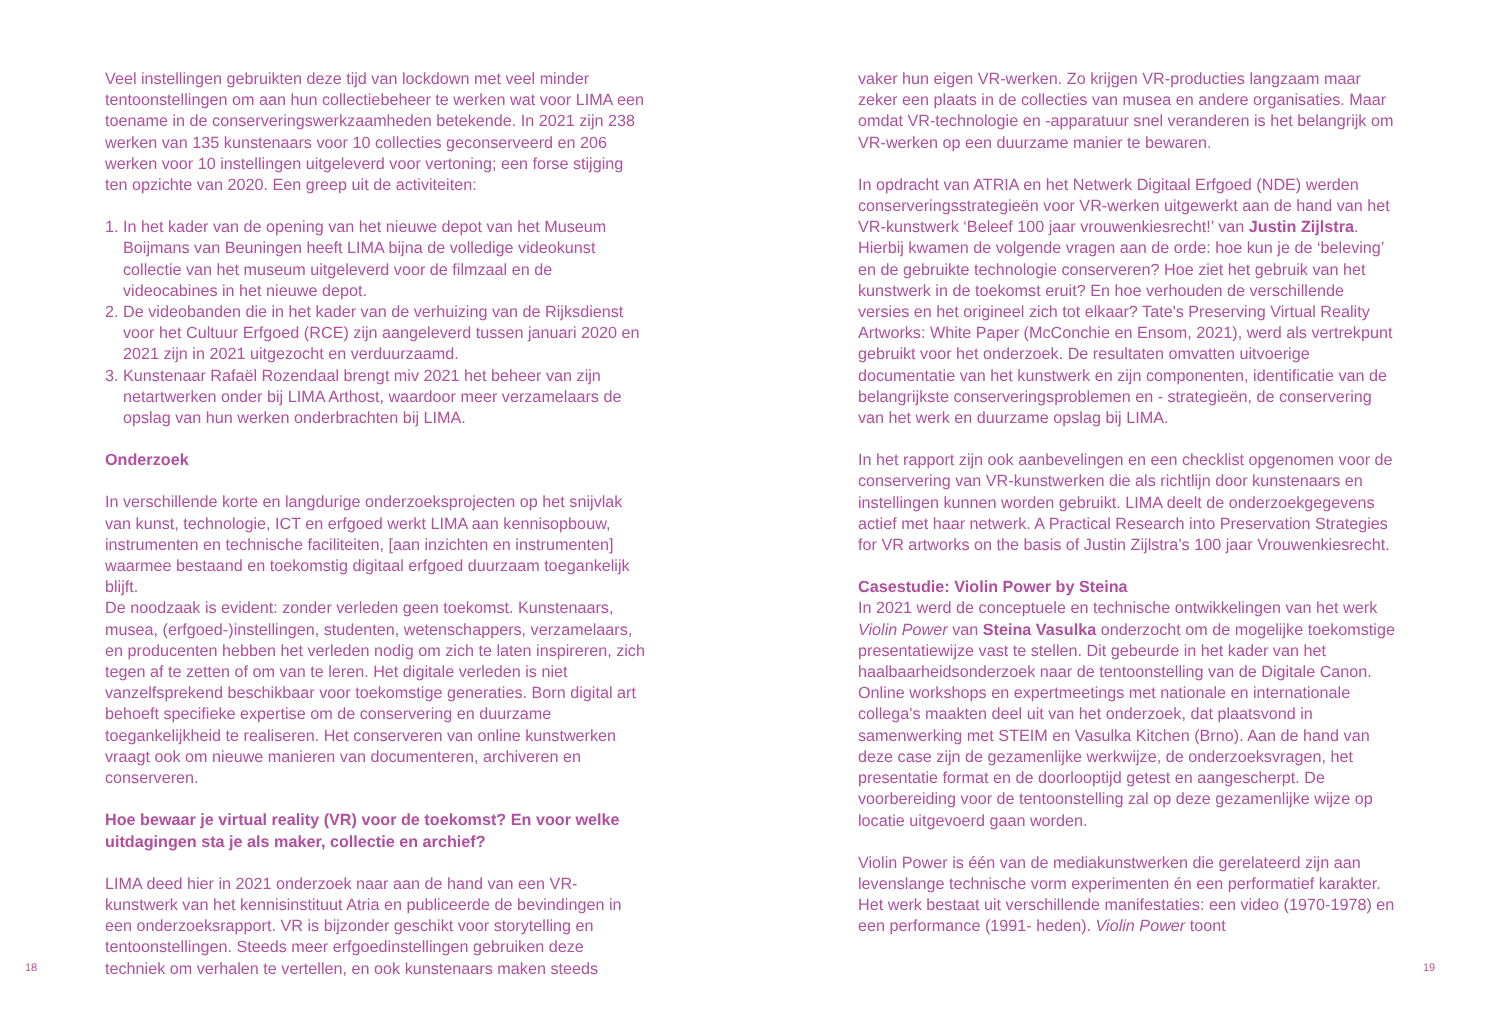18
Veel instellingen gebruikten deze tijd van lockdown met veel minder tentoonstellingen om aan hun collectiebeheer te werken wat voor LIMA een toename in de conserveringswerkzaamheden betekende. In 2021 zijn 238 werken van 135 kunstenaars voor 10 collecties geconserveerd en 206 werken voor 10 instellingen uitgeleverd voor vertoning; een forse stijging ten opzichte van 2020. Een greep uit de activiteiten:
1. In het kader van de opening van het nieuwe depot van het Museum Boijmans van Beuningen heeft LIMA bijna de volledige videokunst collectie van het museum uitgeleverd voor de filmzaal en de videocabines in het nieuwe depot.
2. De videobanden die in het kader van de verhuizing van de Rijksdienst voor het Cultuur Erfgoed (RCE) zijn aangeleverd tussen januari 2020 en 2021 zijn in 2021 uitgezocht en verduurzaamd.
3. Kunstenaar Rafaël Rozendaal brengt miv 2021 het beheer van zijn netartwerken onder bij LIMA Arthost, waardoor meer verzamelaars de opslag van hun werken onderbrachten bij LIMA.
Onderzoek
In verschillende korte en langdurige onderzoeksprojecten op het snijvlak van kunst, technologie, ICT en erfgoed werkt LIMA aan kennisopbouw, instrumenten en technische faciliteiten, [aan inzichten en instrumenten] waarmee bestaand en toekomstig digitaal erfgoed duurzaam toegankelijk blijft.
De noodzaak is evident: zonder verleden geen toekomst. Kunstenaars, musea, (erfgoed-)instellingen, studenten, wetenschappers, verzamelaars, en producenten hebben het verleden nodig om zich te laten inspireren, zich tegen af te zetten of om van te leren. Het digitale verleden is niet vanzelfsprekend beschikbaar voor toekomstige generaties. Born digital art behoeft specifieke expertise om de conservering en duurzame toegankelijkheid te realiseren. Het conserveren van online kunstwerken vraagt ook om nieuwe manieren van documenteren, archiveren en conserveren.
Hoe bewaar je virtual reality (VR) voor de toekomst? En voor welke uitdagingen sta je als maker, collectie en archief?
LIMA deed hier in 2021 onderzoek naar aan de hand van een VR-kunstwerk van het kennisinstituut Atria en publiceerde de bevindingen in een onderzoeksrapport. VR is bijzonder geschikt voor storytelling en tentoonstellingen. Steeds meer erfgoedinstellingen gebruiken deze techniek om verhalen te vertellen, en ook kunstenaars maken steeds
vaker hun eigen VR-werken. Zo krijgen VR-producties langzaam maar zeker een plaats in de collecties van musea en andere organisaties. Maar omdat VR-technologie en -apparatuur snel veranderen is het belangrijk om VR-werken op een duurzame manier te bewaren.
In opdracht van ATRIA en het Netwerk Digitaal Erfgoed (NDE) werden conserveringsstrategieën voor VR-werken uitgewerkt aan de hand van het VR-kunstwerk ‘Beleef 100 jaar vrouwenkiesrecht!’ van Justin Zijlstra. Hierbij kwamen de volgende vragen aan de orde: hoe kun je de ‘beleving’ en de gebruikte technologie conserveren? Hoe ziet het gebruik van het kunstwerk in de toekomst eruit? En hoe verhouden de verschillende versies en het origineel zich tot elkaar? Tate's Preserving Virtual Reality Artworks: White Paper (McConchie en Ensom, 2021), werd als vertrekpunt gebruikt voor het onderzoek. De resultaten omvatten uitvoerige documentatie van het kunstwerk en zijn componenten, identificatie van de belangrijkste conserveringsproblemen en - strategieën, de conservering van het werk en duurzame opslag bij LIMA.
In het rapport zijn ook aanbevelingen en een checklist opgenomen voor de conservering van VR-kunstwerken die als richtlijn door kunstenaars en instellingen kunnen worden gebruikt. LIMA deelt de onderzoekgegevens actief met haar netwerk. A Practical Research into Preservation Strategies for VR artworks on the basis of Justin Zijlstra’s 100 jaar Vrouwenkiesrecht.
Casestudie: Violin Power by Steina
In 2021 werd de conceptuele en technische ontwikkelingen van het werk Violin Power van Steina Vasulka onderzocht om de mogelijke toekomstige presentatiewijze vast te stellen. Dit gebeurde in het kader van het haalbaarheidsonderzoek naar de tentoonstelling van de Digitale Canon. Online workshops en expertmeetings met nationale en internationale collega's maakten deel uit van het onderzoek, dat plaatsvond in samenwerking met STEIM en Vasulka Kitchen (Brno). Aan de hand van deze case zijn de gezamenlijke werkwijze, de onderzoeksvragen, het presentatie format en de doorlooptijd getest en aangescherpt. De voorbereiding voor de tentoonstelling zal op deze gezamenlijke wijze op locatie uitgevoerd gaan worden.
Violin Power is één van de mediakunstwerken die gerelateerd zijn aan levenslange technische vorm experimenten én een performatief karakter. Het werk bestaat uit verschillende manifestaties: een video (1970-1978) en een performance (1991- heden). Violin Power toont
19